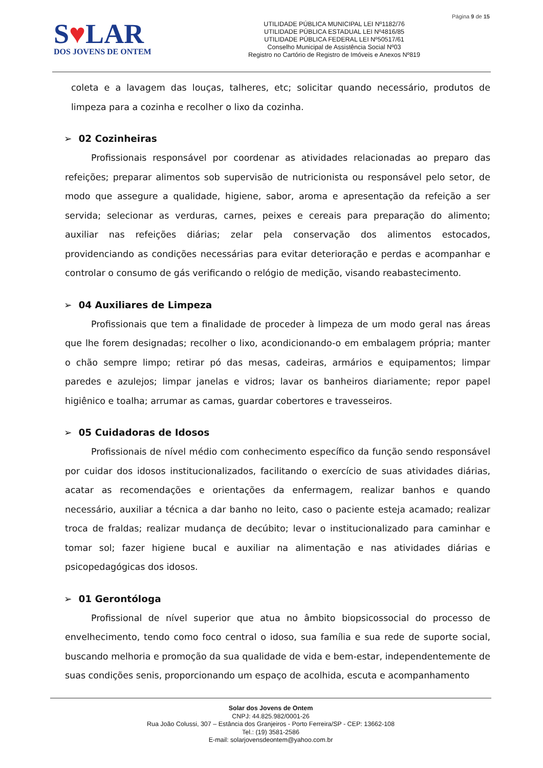Página 9 de 15
S♥LAR
DOS JOVENS DE ONTEM
UTILIDADE PÚBLICA MUNICIPAL LEI Nº1182/76
UTILIDADE PÚBLICA ESTADUAL LEI Nº4816/85
UTILIDADE PÚBLICA FEDERAL LEI Nº50517/61
Conselho Municipal de Assistência Social Nº03
Registro no Cartório de Registro de Imóveis e Anexos Nº819
coleta e a lavagem das louças, talheres, etc; solicitar quando necessário, produtos de limpeza para a cozinha e recolher o lixo da cozinha.
➢ 02 Cozinheiras
Profissionais responsável por coordenar as atividades relacionadas ao preparo das refeições; preparar alimentos sob supervisão de nutricionista ou responsável pelo setor, de modo que assegure a qualidade, higiene, sabor, aroma e apresentação da refeição a ser servida; selecionar as verduras, carnes, peixes e cereais para preparação do alimento; auxiliar nas refeições diárias; zelar pela conservação dos alimentos estocados, providenciando as condições necessárias para evitar deterioração e perdas e acompanhar e controlar o consumo de gás verificando o relógio de medição, visando reabastecimento.
➢ 04 Auxiliares de Limpeza
Profissionais que tem a finalidade de proceder à limpeza de um modo geral nas áreas que lhe forem designadas; recolher o lixo, acondicionando-o em embalagem própria; manter o chão sempre limpo; retirar pó das mesas, cadeiras, armários e equipamentos; limpar paredes e azulejos; limpar janelas e vidros; lavar os banheiros diariamente; repor papel higiênico e toalha; arrumar as camas, guardar cobertores e travesseiros.
➢ 05 Cuidadoras de Idosos
Profissionais de nível médio com conhecimento específico da função sendo responsável por cuidar dos idosos institucionalizados, facilitando o exercício de suas atividades diárias, acatar as recomendações e orientações da enfermagem, realizar banhos e quando necessário, auxiliar a técnica a dar banho no leito, caso o paciente esteja acamado; realizar troca de fraldas; realizar mudança de decúbito; levar o institucionalizado para caminhar e tomar sol; fazer higiene bucal e auxiliar na alimentação e nas atividades diárias e psicopedagógicas dos idosos.
➢ 01 Gerontóloga
Profissional de nível superior que atua no âmbito biopsicossocial do processo de envelhecimento, tendo como foco central o idoso, sua família e sua rede de suporte social, buscando melhoria e promoção da sua qualidade de vida e bem-estar, independentemente de suas condições senis, proporcionando um espaço de acolhida, escuta e acompanhamento
Solar dos Jovens de Ontem
CNPJ: 44.825.982/0001-26
Rua João Colussi, 307 – Estância dos Granjeiros - Porto Ferreira/SP - CEP: 13662-108
Tel.: (19) 3581-2586
E-mail: solarjovensdeontem@yahoo.com.br